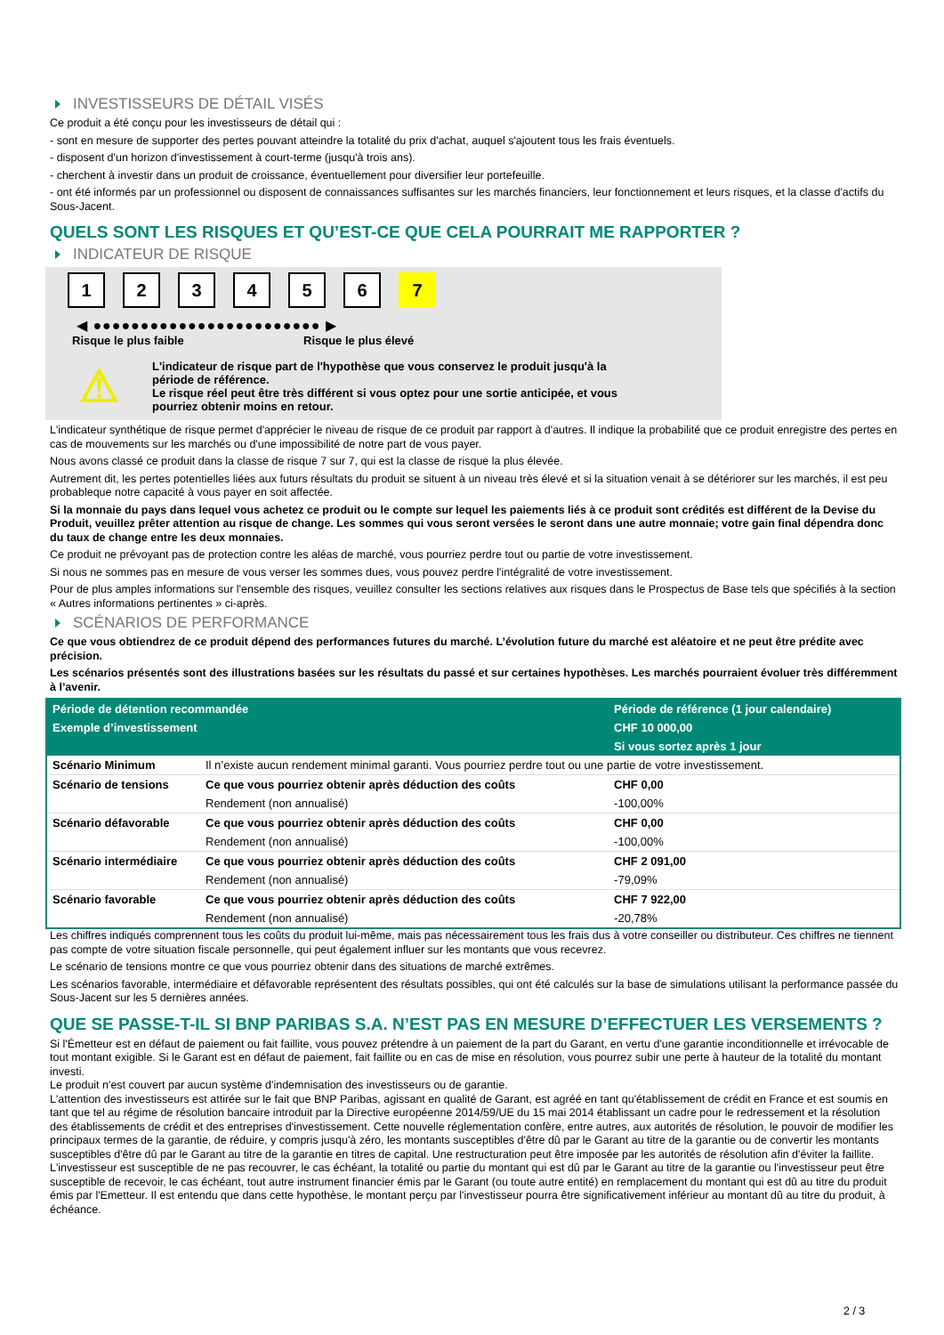INVESTISSEURS DE DÉTAIL VISÉS
Ce produit a été conçu pour les investisseurs de détail qui :
- sont en mesure de supporter des pertes pouvant atteindre la totalité du prix d'achat, auquel s'ajoutent tous les frais éventuels.
- disposent d'un horizon d'investissement à court-terme (jusqu'à trois ans).
- cherchent à investir dans un produit de croissance, éventuellement pour diversifier leur portefeuille.
- ont été informés par un professionnel ou disposent de connaissances suffisantes sur les marchés financiers, leur fonctionnement et leurs risques, et la classe d'actifs du Sous-Jacent.
QUELS SONT LES RISQUES ET QU’EST-CE QUE CELA POURRAIT ME RAPPORTER ?
INDICATEUR DE RISQUE
1 2 3 4 5 6 7
◀ ●●●●●●●●●●●●●●●●●●●●●●●● ▶
Risque le plus faible Risque le plus élevé
⚠
L'indicateur de risque part de l'hypothèse que vous conservez le produit jusqu'à la
période de référence.
Le risque réel peut être très différent si vous optez pour une sortie anticipée, et vous
pourriez obtenir moins en retour.
L'indicateur synthétique de risque permet d'apprécier le niveau de risque de ce produit par rapport à d'autres. Il indique la probabilité que ce produit enregistre des pertes en cas de mouvements sur les marchés ou d'une impossibilité de notre part de vous payer.
Nous avons classé ce produit dans la classe de risque 7 sur 7, qui est la classe de risque la plus élevée.
Autrement dit, les pertes potentielles liées aux futurs résultats du produit se situent à un niveau très élevé et si la situation venait à se détériorer sur les marchés, il est peu probableque notre capacité à vous payer en soit affectée.
Si la monnaie du pays dans lequel vous achetez ce produit ou le compte sur lequel les paiements liés à ce produit sont crédités est différent de la Devise du Produit, veuillez prêter attention au risque de change. Les sommes qui vous seront versées le seront dans une autre monnaie; votre gain final dépendra donc du taux de change entre les deux monnaies.
Ce produit ne prévoyant pas de protection contre les aléas de marché, vous pourriez perdre tout ou partie de votre investissement.
Si nous ne sommes pas en mesure de vous verser les sommes dues, vous pouvez perdre l'intégralité de votre investissement.
Pour de plus amples informations sur l'ensemble des risques, veuillez consulter les sections relatives aux risques dans le Prospectus de Base tels que spécifiés à la section « Autres informations pertinentes » ci-après.
SCÉNARIOS DE PERFORMANCE
Ce que vous obtiendrez de ce produit dépend des performances futures du marché. L’évolution future du marché est aléatoire et ne peut être prédite avec précision.
Les scénarios présentés sont des illustrations basées sur les résultats du passé et sur certaines hypothèses. Les marchés pourraient évoluer très différemment à l’avenir.
| Période de détention recommandée | | Période de référence (1 jour calendaire) |
| --- | --- | --- |
| Exemple d’investissement | | CHF 10 000,00 |
| | | Si vous sortez après 1 jour |
| Scénario Minimum | Il n’existe aucun rendement minimal garanti. Vous pourriez perdre tout ou une partie de votre investissement. | |
| Scénario de tensions | Ce que vous pourriez obtenir après déduction des coûts | CHF 0,00 |
| | Rendement (non annualisé) | -100,00% |
| Scénario défavorable | Ce que vous pourriez obtenir après déduction des coûts | CHF 0,00 |
| | Rendement (non annualisé) | -100,00% |
| Scénario intermédiaire | Ce que vous pourriez obtenir après déduction des coûts | CHF 2 091,00 |
| | Rendement (non annualisé) | -79,09% |
| Scénario favorable | Ce que vous pourriez obtenir après déduction des coûts | CHF 7 922,00 |
| | Rendement (non annualisé) | -20,78% |
Les chiffres indiqués comprennent tous les coûts du produit lui-même, mais pas nécessairement tous les frais dus à votre conseiller ou distributeur. Ces chiffres ne tiennent pas compte de votre situation fiscale personnelle, qui peut également influer sur les montants que vous recevrez.
Le scénario de tensions montre ce que vous pourriez obtenir dans des situations de marché extrêmes.
Les scénarios favorable, intermédiaire et défavorable représentent des résultats possibles, qui ont été calculés sur la base de simulations utilisant la performance passée du Sous-Jacent sur les 5 dernières années.
QUE SE PASSE-T-IL SI BNP PARIBAS S.A. N’EST PAS EN MESURE D’EFFECTUER LES VERSEMENTS ?
Si l'Émetteur est en défaut de paiement ou fait faillite, vous pouvez prétendre à un paiement de la part du Garant, en vertu d'une garantie inconditionnelle et irrévocable de tout montant exigible. Si le Garant est en défaut de paiement, fait faillite ou en cas de mise en résolution, vous pourrez subir une perte à hauteur de la totalité du montant investi.
Le produit n'est couvert par aucun système d'indemnisation des investisseurs ou de garantie.
L'attention des investisseurs est attirée sur le fait que BNP Paribas, agissant en qualité de Garant, est agréé en tant qu'établissement de crédit en France et est soumis en tant que tel au régime de résolution bancaire introduit par la Directive européenne 2014/59/UE du 15 mai 2014 établissant un cadre pour le redressement et la résolution des établissements de crédit et des entreprises d'investissement. Cette nouvelle réglementation confère, entre autres, aux autorités de résolution, le pouvoir de modifier les principaux termes de la garantie, de réduire, y compris jusqu'à zéro, les montants susceptibles d'être dû par le Garant au titre de la garantie ou de convertir les montants susceptibles d'être dû par le Garant au titre de la garantie en titres de capital. Une restructuration peut être imposée par les autorités de résolution afin d'éviter la faillite. L'investisseur est susceptible de ne pas recouvrer, le cas échéant, la totalité ou partie du montant qui est dû par le Garant au titre de la garantie ou l'investisseur peut être susceptible de recevoir, le cas échéant, tout autre instrument financier émis par le Garant (ou toute autre entité) en remplacement du montant qui est dû au titre du produit émis par l'Emetteur. Il est entendu que dans cette hypothèse, le montant perçu par l'investisseur pourra être significativement inférieur au montant dû au titre du produit, à échéance.
2 / 3